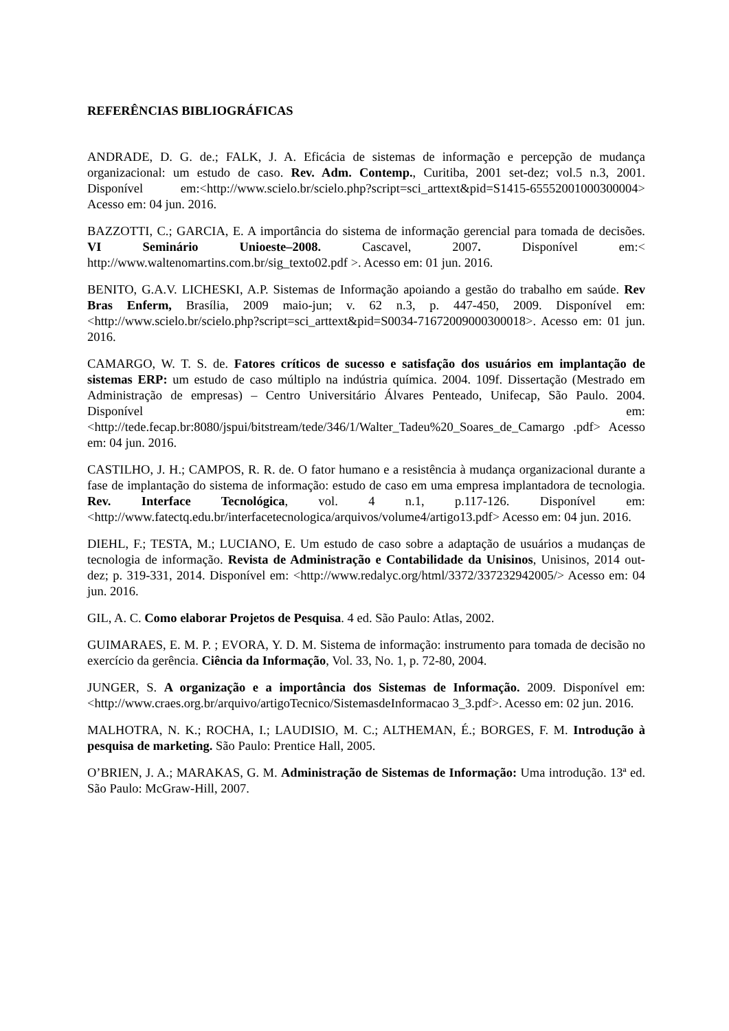REFERÊNCIAS BIBLIOGRÁFICAS
ANDRADE, D. G. de.; FALK, J. A. Eficácia de sistemas de informação e percepção de mudança organizacional: um estudo de caso. Rev. Adm. Contemp., Curitiba, 2001 set-dez; vol.5 n.3, 2001. Disponível em:<http://www.scielo.br/scielo.php?script=sci_arttext&pid=S1415-65552001000300004> Acesso em: 04 jun. 2016.
BAZZOTTI, C.; GARCIA, E. A importância do sistema de informação gerencial para tomada de decisões. VI Seminário Unioeste–2008. Cascavel, 2007. Disponível em:< http://www.waltenomartins.com.br/sig_texto02.pdf >. Acesso em: 01 jun. 2016.
BENITO, G.A.V. LICHESKI, A.P. Sistemas de Informação apoiando a gestão do trabalho em saúde. Rev Bras Enferm, Brasília, 2009 maio-jun; v. 62 n.3, p. 447-450, 2009. Disponível em:<http://www.scielo.br/scielo.php?script=sci_arttext&pid=S0034-71672009000300018>. Acesso em: 01 jun. 2016.
CAMARGO, W. T. S. de. Fatores críticos de sucesso e satisfação dos usuários em implantação de sistemas ERP: um estudo de caso múltiplo na indústria química. 2004. 109f. Dissertação (Mestrado em Administração de empresas) – Centro Universitário Álvares Penteado, Unifecap, São Paulo. 2004. Disponível em: <http://tede.fecap.br:8080/jspui/bitstream/tede/346/1/Walter_Tadeu%20_Soares_de_Camargo .pdf> Acesso em: 04 jun. 2016.
CASTILHO, J. H.; CAMPOS, R. R. de. O fator humano e a resistência à mudança organizacional durante a fase de implantação do sistema de informação: estudo de caso em uma empresa implantadora de tecnologia. Rev. Interface Tecnológica, vol. 4 n.1, p.117-126. Disponível em: <http://www.fatectq.edu.br/interfacetecnologica/arquivos/volume4/artigo13.pdf> Acesso em: 04 jun. 2016.
DIEHL, F.; TESTA, M.; LUCIANO, E. Um estudo de caso sobre a adaptação de usuários a mudanças de tecnologia de informação. Revista de Administração e Contabilidade da Unisinos, Unisinos, 2014 out-dez; p. 319-331, 2014. Disponível em: <http://www.redalyc.org/html/3372/337232942005/> Acesso em: 04 jun. 2016.
GIL, A. C. Como elaborar Projetos de Pesquisa. 4 ed. São Paulo: Atlas, 2002.
GUIMARAES, E. M. P. ; EVORA, Y. D. M. Sistema de informação: instrumento para tomada de decisão no exercício da gerência. Ciência da Informação, Vol. 33, No. 1, p. 72-80, 2004.
JUNGER, S. A organização e a importância dos Sistemas de Informação. 2009. Disponível em: <http://www.craes.org.br/arquivo/artigoTecnico/SistemasdeInformacao 3_3.pdf>. Acesso em: 02 jun. 2016.
MALHOTRA, N. K.; ROCHA, I.; LAUDISIO, M. C.; ALTHEMAN, É.; BORGES, F. M. Introdução à pesquisa de marketing. São Paulo: Prentice Hall, 2005.
O’BRIEN, J. A.; MARAKAS, G. M. Administração de Sistemas de Informação: Uma introdução. 13ª ed. São Paulo: McGraw-Hill, 2007.